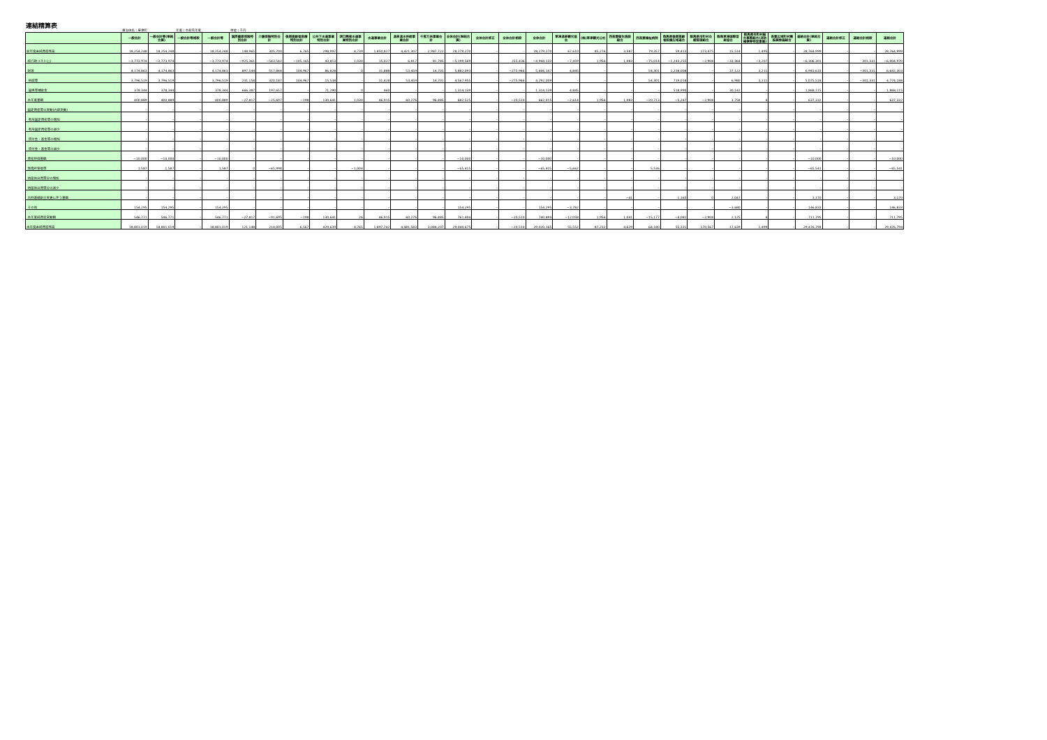連結精算表
自治体名：草津町 年度：令和元年度 単位：千円
| | 一般会計 | 一般会計等(単純合算) | 一般会計等相殺 | 一般会計等 | 国民健康保険特別会計 | 介護保険特別会計 | 後期高齢者医療特別会計 | 公共下水道事業特別会計 | 須口簡易水道事業特別会計 | 水道事業会計 | 温泉温水供給事業会計 | 千客万来事業会計 | 全体会計(単純合算) | 全体会計修正 | 全体会計相殺 | 全体会計 | 草津温泉観光協会 | (株)草津観光公社 | 西吾妻衛生施設組合 | 西吾妻福祉病院 | 群馬県後期高齢者医療広域連合 | 群馬県市町村会館管理組合 | 群馬草津国際音楽協会 | 群馬県市町村総合事務組合(消防補償等特定事業) | 吾妻広域町村圏振興整備組合 | 連結会計(単純合算) | 連結会計修正 | 連結会計相殺 | 連結会計 |
| --- | --- | --- | --- | --- | --- | --- | --- | --- | --- | --- | --- | --- | --- | --- | --- | --- | --- | --- | --- | --- | --- | --- | --- | --- | --- | --- | --- | --- | --- |
| 前年度末純資産残高 | 18,254,248 | 18,254,248 | – | 18,254,248 | 148,965 | 305,700 | 6,765 | 298,997 | 4,739 | 1,850,827 | 4,421,307 | 2,987,722 | 28,279,270 | – | – | 28,279,270 | 67,610 | 85,276 | 3,587 | 79,357 | 59,413 | 173,475 | 15,514 | 1,495 | – | 28,764,999 | – | – | 28,764,999 |
| 純行政コスト(△) | −3,773,974 | −3,773,974 | – | −3,773,974 | −925,361 | −543,542 | −105,165 | 43,813 | 1,030 | 15,027 | 6,817 | 81,785 | −5,199,569 | – | 255,436 | −4,944,133 | −7,459 | 1,956 | 1,083 | −75,014 | −1,243,255 | −2,908 | −33,364 | −3,207 | – | −6,306,301 | – | 301,331 | −6,004,970 |
| 財源 | 4,174,863 | 4,174,863 | – | 4,174,863 | 897,544 | 517,844 | 104,967 | 86,828 | 0 | 31,888 | 53,459 | 14,701 | 5,882,093 | – | −275,946 | 5,606,147 | 4,845 | – | – | 54,301 | 1,238,008 | – | 37,122 | 3,211 | – | 6,943,633 | – | −301,331 | 6,642,303 |
| 税収等 | 3,796,519 | 3,796,519 | – | 3,796,519 | 231,158 | 320,187 | 104,967 | 15,538 | – | 31,428 | 53,459 | 14,701 | 4,567,955 | – | −275,946 | 4,292,009 | – | – | – | 54,301 | 719,018 | – | 6,980 | 3,211 | – | 5,075,518 | – | −301,331 | 4,774,188 |
| 国県等補助金 | 378,344 | 378,344 | – | 378,344 | 666,387 | 197,657 | – | 71,290 | 0 | 460 | – | – | 1,314,139 | – | – | 1,314,139 | 4,845 | – | – | – | 518,990 | – | 30,142 | – | – | 1,868,115 | – | – | 1,868,115 |
| 本年度差額 | 400,889 | 400,889 | – | 400,889 | −27,817 | −25,697 | −198 | 130,641 | 1,030 | 46,915 | 60,276 | 96,485 | 682,525 | – | −20,510 | 662,015 | −2,614 | 1,956 | 1,083 | −20,713 | −5,247 | −2,908 | 3,758 | 4 | – | 637,332 | – | – | 637,332 |
| 固定資産等の変動(内部変動) | – | – | – | – | – | – | – | – | – | – | – | – | – | – | – | – | – | – | – | – | – | – | – | – | – | – | – | – | – |
| 有形固定資産等の増加 | – | – | – | – | – | – | – | – | – | – | – | – | – | – | – | – | – | – | – | – | – | – | – | – | – | – | – | – | – |
| 有形固定資産等の減少 | – | – | – | – | – | – | – | – | – | – | – | – | – | – | – | – | – | – | – | – | – | – | – | – | – | – | – | – | – |
| 貸付金・基金等の増加 | – | – | – | – | – | – | – | – | – | – | – | – | – | – | – | – | – | – | – | – | – | – | – | – | – | – | – | – | – |
| 貸付金・基金等の減少 | – | – | – | – | – | – | – | – | – | – | – | – | – | – | – | – | – | – | – | – | – | – | – | – | – | – | – | – | – |
| 資産評価差額 | −10,000 | −10,000 | – | −10,000 | – | – | – | – | – | – | – | – | −10,000 | – | – | −10,000 | – | – | – | – | – | – | – | – | – | −10,000 | – | – | −10,000 |
| 無償所管換等 | 1,587 | 1,587 | – | 1,587 | 0 | −65,998 | – | – | −1,004 | – | – | – | −65,415 | – | – | −65,415 | −5,662 | – | – | 5,536 | – | – | – | – | – | −65,541 | – | – | −65,541 |
| 他団体出資等分の増加 | – | – | – | – | – | – | – | – | – | – | – | – | – | – | – | – | – | – | – | – | – | – | – | – | – | – | – | – | – |
| 他団体出資等分の減少 | – | – | – | – | – | – | – | – | – | – | – | – | – | – | – | – | – | – | – | – | – | – | – | – | – | – | – | – | – |
| 比例連結割合変更に伴う差額 | – | – | – | – | – | – | – | – | – | – | – | – | – | – | – | – | – | – | −41 | – | 1,165 | 0 | 2,047 | – | – | 3,170 | – | – | 3,170 |
| その他 | 154,295 | 154,295 | – | 154,295 | – | – | – | – | – | – | – | – | 154,295 | – | – | 154,295 | −3,782 | – | – | – | – | – | −3,680 | – | – | 146,833 | – | – | 146,833 |
| 本年度純資産変動額 | 546,771 | 546,771 | – | 546,771 | −27,817 | −91,695 | −198 | 130,641 | 26 | 46,915 | 60,276 | 96,485 | 761,404 | – | −20,510 | 740,894 | −12,058 | 1,956 | 1,041 | −15,177 | −4,082 | −2,908 | 2,125 | 4 | – | 711,795 | – | – | 711,795 |
| 本年度末純資産残高 | 18,801,019 | 18,801,019 | – | 18,801,019 | 121,148 | 214,005 | 6,567 | 429,639 | 4,765 | 1,897,742 | 4,481,583 | 3,084,207 | 29,040,675 | – | −20,510 | 29,020,165 | 55,552 | 87,232 | 4,629 | 64,180 | 55,331 | 170,567 | 17,639 | 1,499 | – | 29,476,794 | – | – | 29,476,794 |